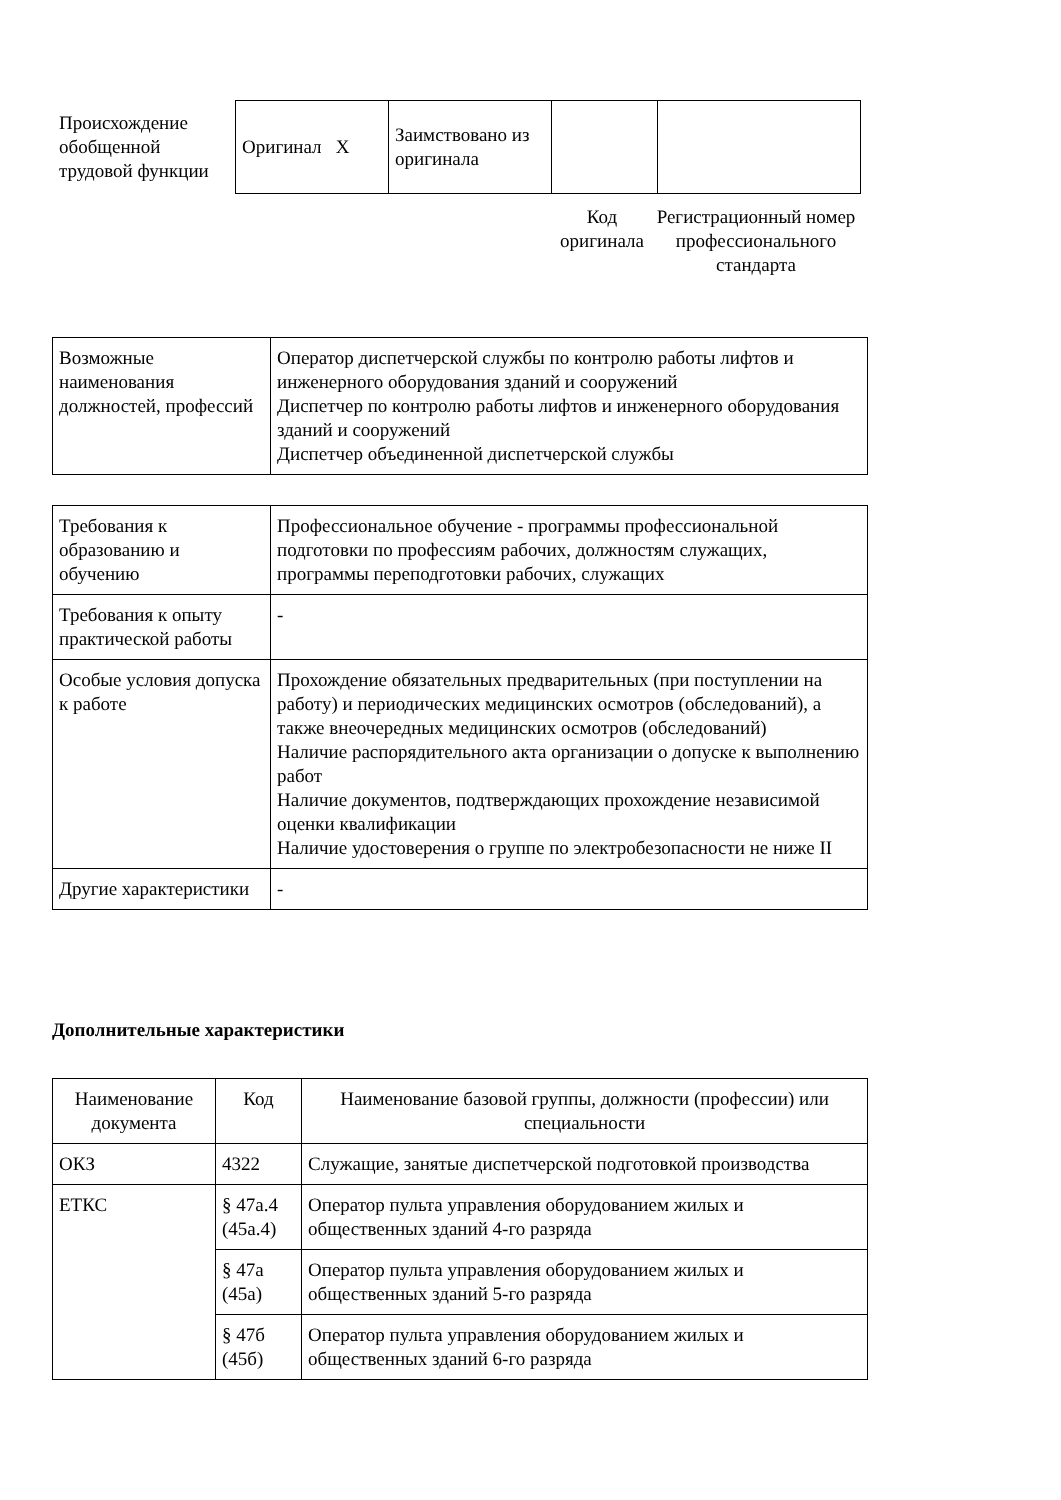| Происхождение обобщенной трудовой функции | Оригинал X | Заимствовано из оригинала | | |
Код оригинала
Регистрационный номер профессионального стандарта
| Возможные наименования должностей, профессий | Оператор диспетчерской службы по контролю работы лифтов и инженерного оборудования зданий и сооружений Диспетчер по контролю работы лифтов и инженерного оборудования зданий и сооружений Диспетчер объединенной диспетчерской службы |
| Требования к образованию и обучению | Профессиональное обучение - программы профессиональной подготовки по профессиям рабочих, должностям служащих, программы переподготовки рабочих, служащих |
| Требования к опыту практической работы | - |
| Особые условия допуска к работе | Прохождение обязательных предварительных (при поступлении на работу) и периодических медицинских осмотров (обследований), а также внеочередных медицинских осмотров (обследований) Наличие распорядительного акта организации о допуске к выполнению работ Наличие документов, подтверждающих прохождение независимой оценки квалификации Наличие удостоверения о группе по электробезопасности не ниже II |
| Другие характеристики | - |
Дополнительные характеристики
| Наименование документа | Код | Наименование базовой группы, должности (профессии) или специальности |
| --- | --- | --- |
| ОКЗ | 4322 | Служащие, занятые диспетчерской подготовкой производства |
| ЕТКС | § 47а.4 (45а.4) | Оператор пульта управления оборудованием жилых и общественных зданий 4-го разряда |
| | § 47а (45а) | Оператор пульта управления оборудованием жилых и общественных зданий 5-го разряда |
| | § 47б (45б) | Оператор пульта управления оборудованием жилых и общественных зданий 6-го разряда |